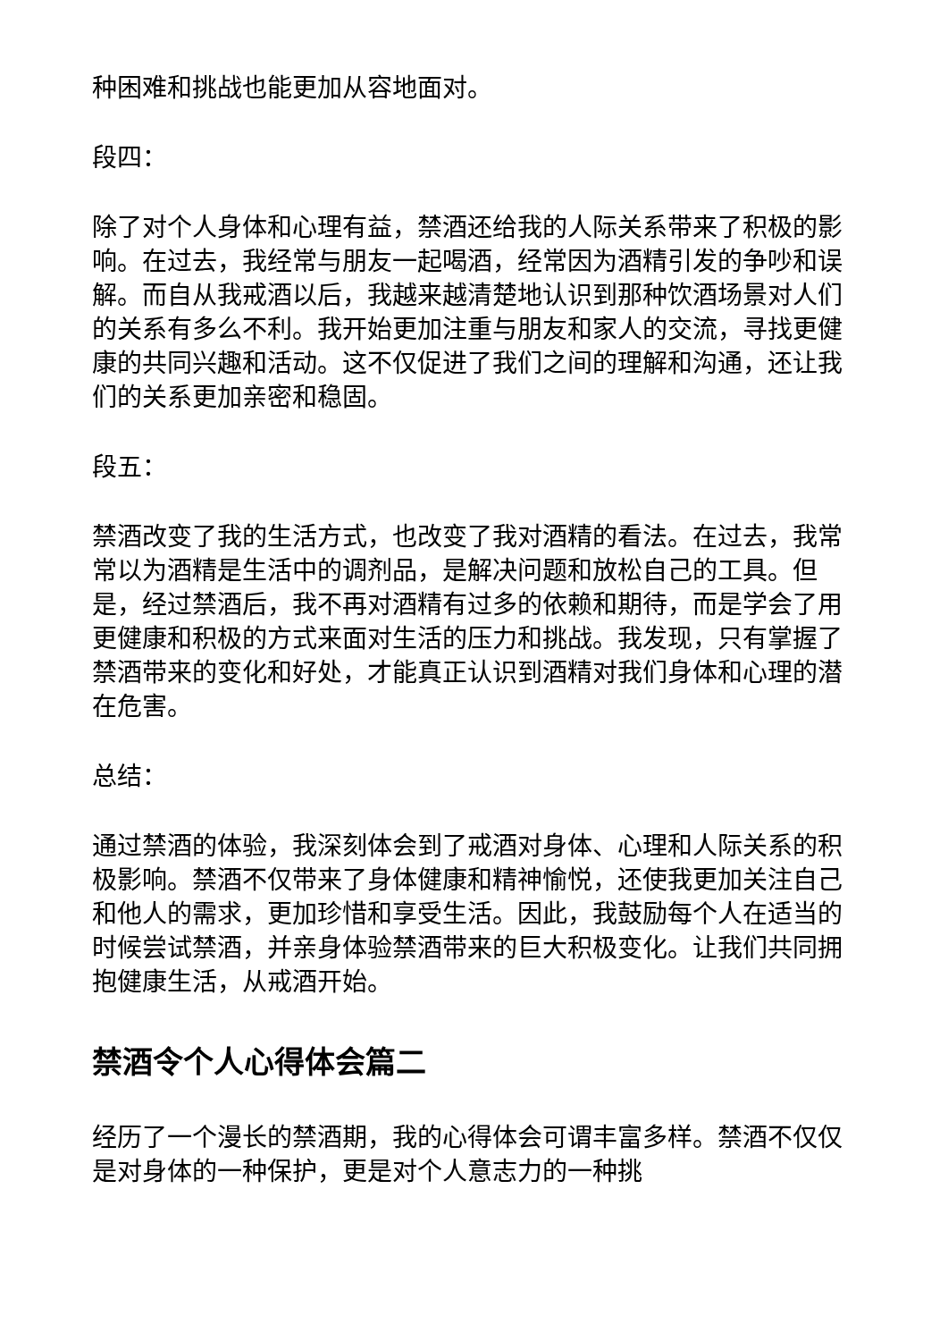种困难和挑战也能更加从容地面对。
段四：
除了对个人身体和心理有益，禁酒还给我的人际关系带来了积极的影响。在过去，我经常与朋友一起喝酒，经常因为酒精引发的争吵和误解。而自从我戒酒以后，我越来越清楚地认识到那种饮酒场景对人们的关系有多么不利。我开始更加注重与朋友和家人的交流，寻找更健康的共同兴趣和活动。这不仅促进了我们之间的理解和沟通，还让我们的关系更加亲密和稳固。
段五：
禁酒改变了我的生活方式，也改变了我对酒精的看法。在过去，我常常以为酒精是生活中的调剂品，是解决问题和放松自己的工具。但是，经过禁酒后，我不再对酒精有过多的依赖和期待，而是学会了用更健康和积极的方式来面对生活的压力和挑战。我发现，只有掌握了禁酒带来的变化和好处，才能真正认识到酒精对我们身体和心理的潜在危害。
总结：
通过禁酒的体验，我深刻体会到了戒酒对身体、心理和人际关系的积极影响。禁酒不仅带来了身体健康和精神愉悦，还使我更加关注自己和他人的需求，更加珍惜和享受生活。因此，我鼓励每个人在适当的时候尝试禁酒，并亲身体验禁酒带来的巨大积极变化。让我们共同拥抱健康生活，从戒酒开始。
禁酒令个人心得体会篇二
经历了一个漫长的禁酒期，我的心得体会可谓丰富多样。禁酒不仅仅是对身体的一种保护，更是对个人意志力的一种挑